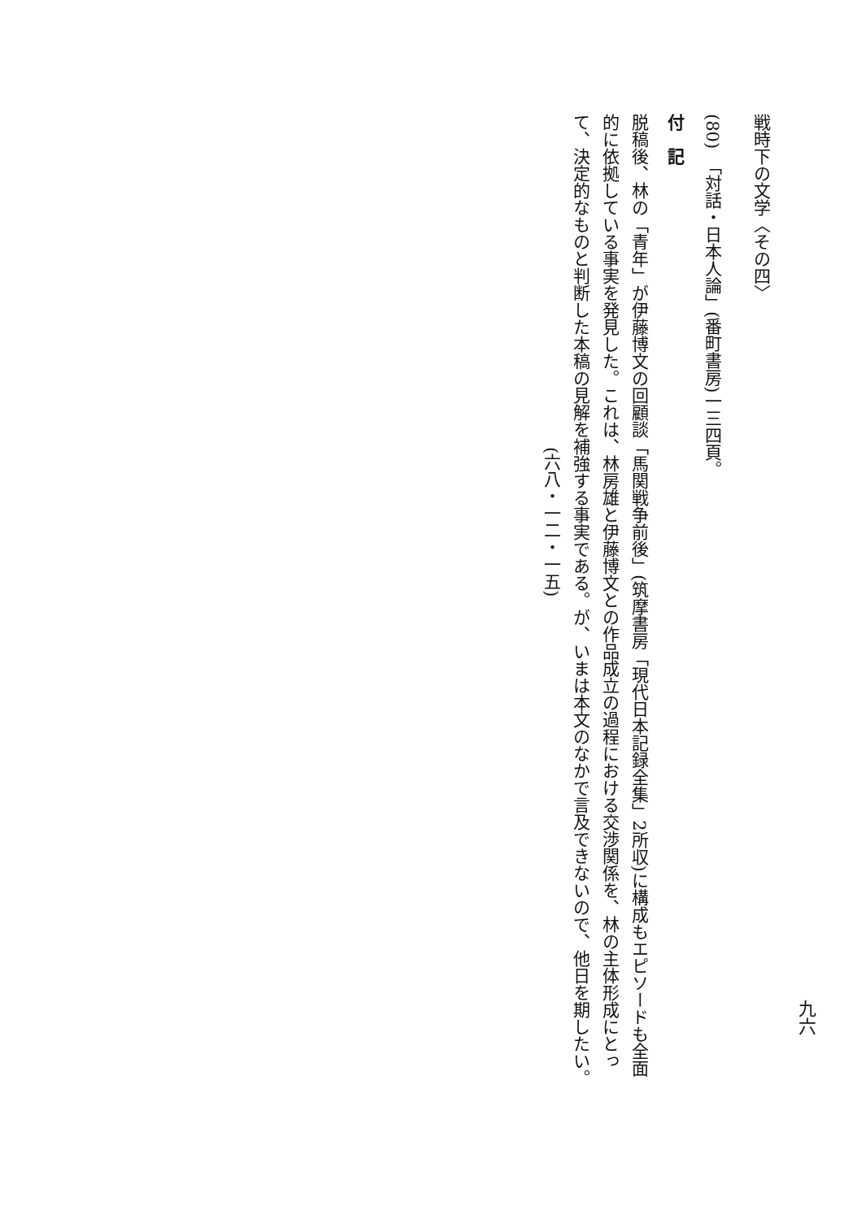戦時下の文学〈その四〉
(80)　「対話・日本人論」(番町書房)一三四頁。
付　記
脱稿後、林の「青年」が伊藤博文の回顧談「馬関戦争前後」(筑摩書房「現代日本記録全集」2所収)に構成もエピソードも全面的に依拠している事実を発見した。これは、林房雄と伊藤博文との作品成立の過程における交渉関係を、林の主体形成にとって、決定的なものと判断した本稿の見解を補強する事実である。が、いまは本文のなかで言及できないので、他日を期したい。
(六八・一二・一五)
九六